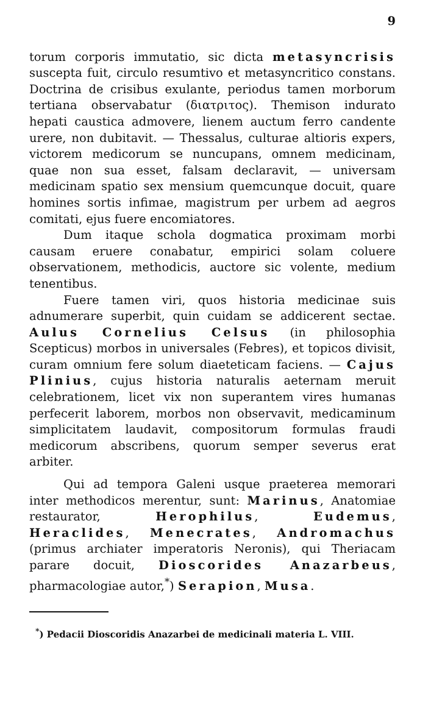9
torum corporis immutatio, sic dicta metasyncrisis suscepta fuit, circulo resumtivo et metasyncritico constans. Doctrina de crisibus exulante, periodus tamen morborum tertiana observabatur (διατριτος). Themison indurato hepati caustica admovere, lienem auctum ferro candente urere, non dubitavit. — Thessalus, culturae altioris expers, victorem medicorum se nuncupans, omnem medicinam, quae non sua esset, falsam declaravit, — universam medicinam spatio sex mensium quemcunque docuit, quare homines sortis infimae, magistrum per urbem ad aegros comitati, ejus fuere encomiatores.
Dum itaque schola dogmatica proximam morbi causam eruere conabatur, empirici solam coluere observationem, methodicis, auctore sic volente, medium tenentibus.
Fuere tamen viri, quos historia medicinae suis adnumerare superbit, quin cuidam se addicerent sectae. Aulus Cornelius Celsus (in philosophia Scepticus) morbos in universales (Febres), et topicos divisit, curam omnium fere solum diaeteticam faciens. — Cajus Plinius, cujus historia naturalis aeternam meruit celebrationem, licet vix non superantem vires humanas perfecerit laborem, morbos non observavit, medicaminum simplicitatem laudavit, compositorum formulas fraudi medicorum abscribens, quorum semper severus erat arbiter.
Qui ad tempora Galeni usque praeterea memorari inter methodicos merentur, sunt: Marinus, Anatomiae restaurator, Herophilus, Eudemus, Heraclides, Menecrates, Andromachus (primus archiater imperatoris Neronis), qui Theriacam parare docuit, Dioscorides Anazarbeus, pharmacologiae autor,<sup>*</sup>) Serapion, Musa.
<sup>*</sup>) Pedacii Dioscoridis Anazarbei de medicinali materia L. VIII.